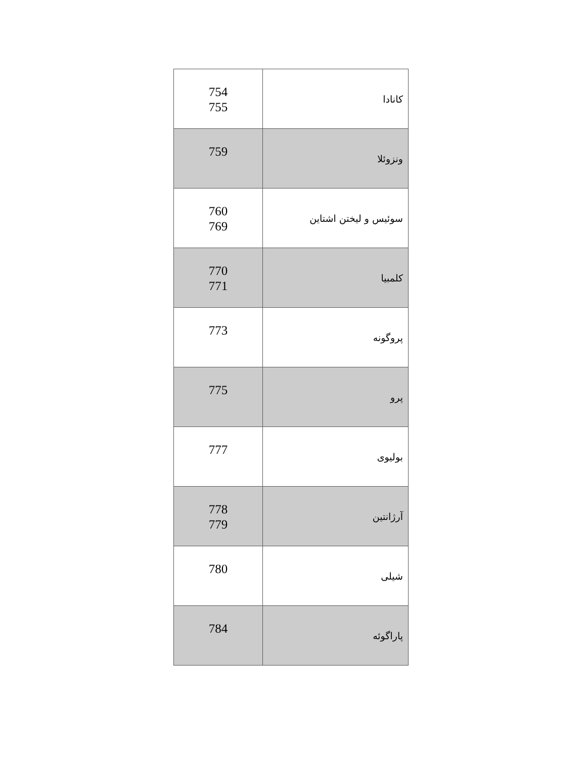| 754 755 | کانادا |
| 759 | ونزوئلا |
| 760 769 | سوئیس و لیختن اشتاین |
| 770 771 | کلمبیا |
| 773 | پروگونه |
| 775 | پرو |
| 777 | بولیوی |
| 778 779 | آرژانتین |
| 780 | شیلی |
| 784 | پاراگوئه |